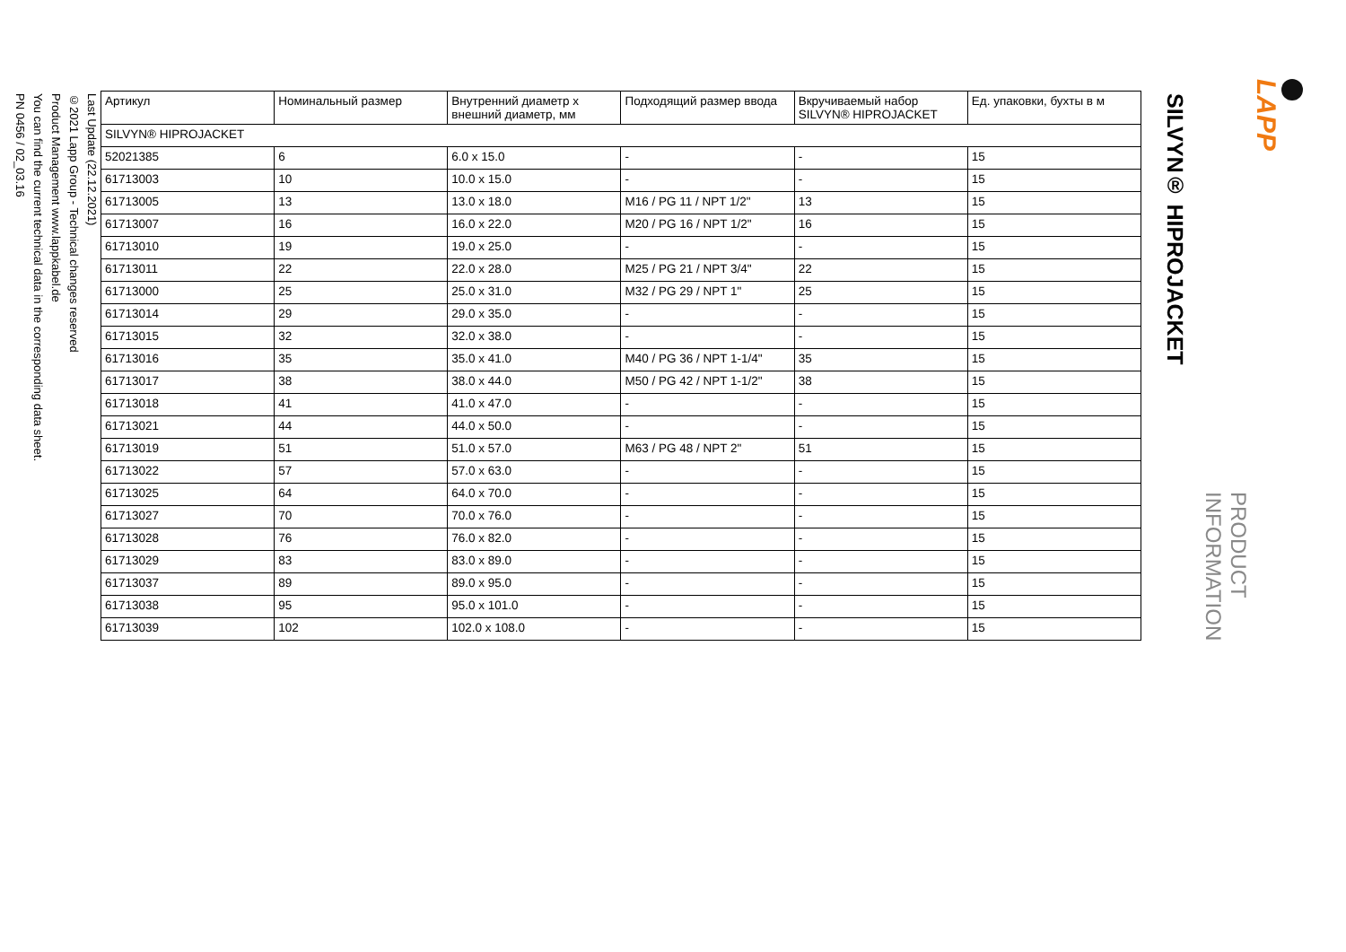LAPP
PRODUCT INFORMATION
SILVYN® HIPROJACKET
| Артикул | Номинальный размер | Внутренний диаметр x внешний диаметр, мм | Подходящий размер ввода | Вкручиваемый набор SILVYN® HIPROJACKET | Ед. упаковки, бухты в м |
| --- | --- | --- | --- | --- | --- |
| SILVYN® HIPROJACKET | | | | | |
| 52021385 | 6 | 6.0 x 15.0 | - | - | 15 |
| 61713003 | 10 | 10.0 x 15.0 | - | - | 15 |
| 61713005 | 13 | 13.0 x 18.0 | M16 / PG 11 / NPT 1/2" | 13 | 15 |
| 61713007 | 16 | 16.0 x 22.0 | M20 / PG 16 / NPT 1/2" | 16 | 15 |
| 61713010 | 19 | 19.0 x 25.0 | - | - | 15 |
| 61713011 | 22 | 22.0 x 28.0 | M25 / PG 21 / NPT 3/4" | 22 | 15 |
| 61713000 | 25 | 25.0 x 31.0 | M32 / PG 29 / NPT 1" | 25 | 15 |
| 61713014 | 29 | 29.0 x 35.0 | - | - | 15 |
| 61713015 | 32 | 32.0 x 38.0 | - | - | 15 |
| 61713016 | 35 | 35.0 x 41.0 | M40 / PG 36 / NPT 1-1/4" | 35 | 15 |
| 61713017 | 38 | 38.0 x 44.0 | M50 / PG 42 / NPT 1-1/2" | 38 | 15 |
| 61713018 | 41 | 41.0 x 47.0 | - | - | 15 |
| 61713021 | 44 | 44.0 x 50.0 | - | - | 15 |
| 61713019 | 51 | 51.0 x 57.0 | M63 / PG 48 / NPT 2" | 51 | 15 |
| 61713022 | 57 | 57.0 x 63.0 | - | - | 15 |
| 61713025 | 64 | 64.0 x 70.0 | - | - | 15 |
| 61713027 | 70 | 70.0 x 76.0 | - | - | 15 |
| 61713028 | 76 | 76.0 x 82.0 | - | - | 15 |
| 61713029 | 83 | 83.0 x 89.0 | - | - | 15 |
| 61713037 | 89 | 89.0 x 95.0 | - | - | 15 |
| 61713038 | 95 | 95.0 x 101.0 | - | - | 15 |
| 61713039 | 102 | 102.0 x 108.0 | - | - | 15 |
Last Update (22.12.2021)
©2021 Lapp Group - Technical changes reserved
Product Management www.lappkabel.de
You can find the current technical data in the corresponding data sheet.
PN 0456 / 02_03.16